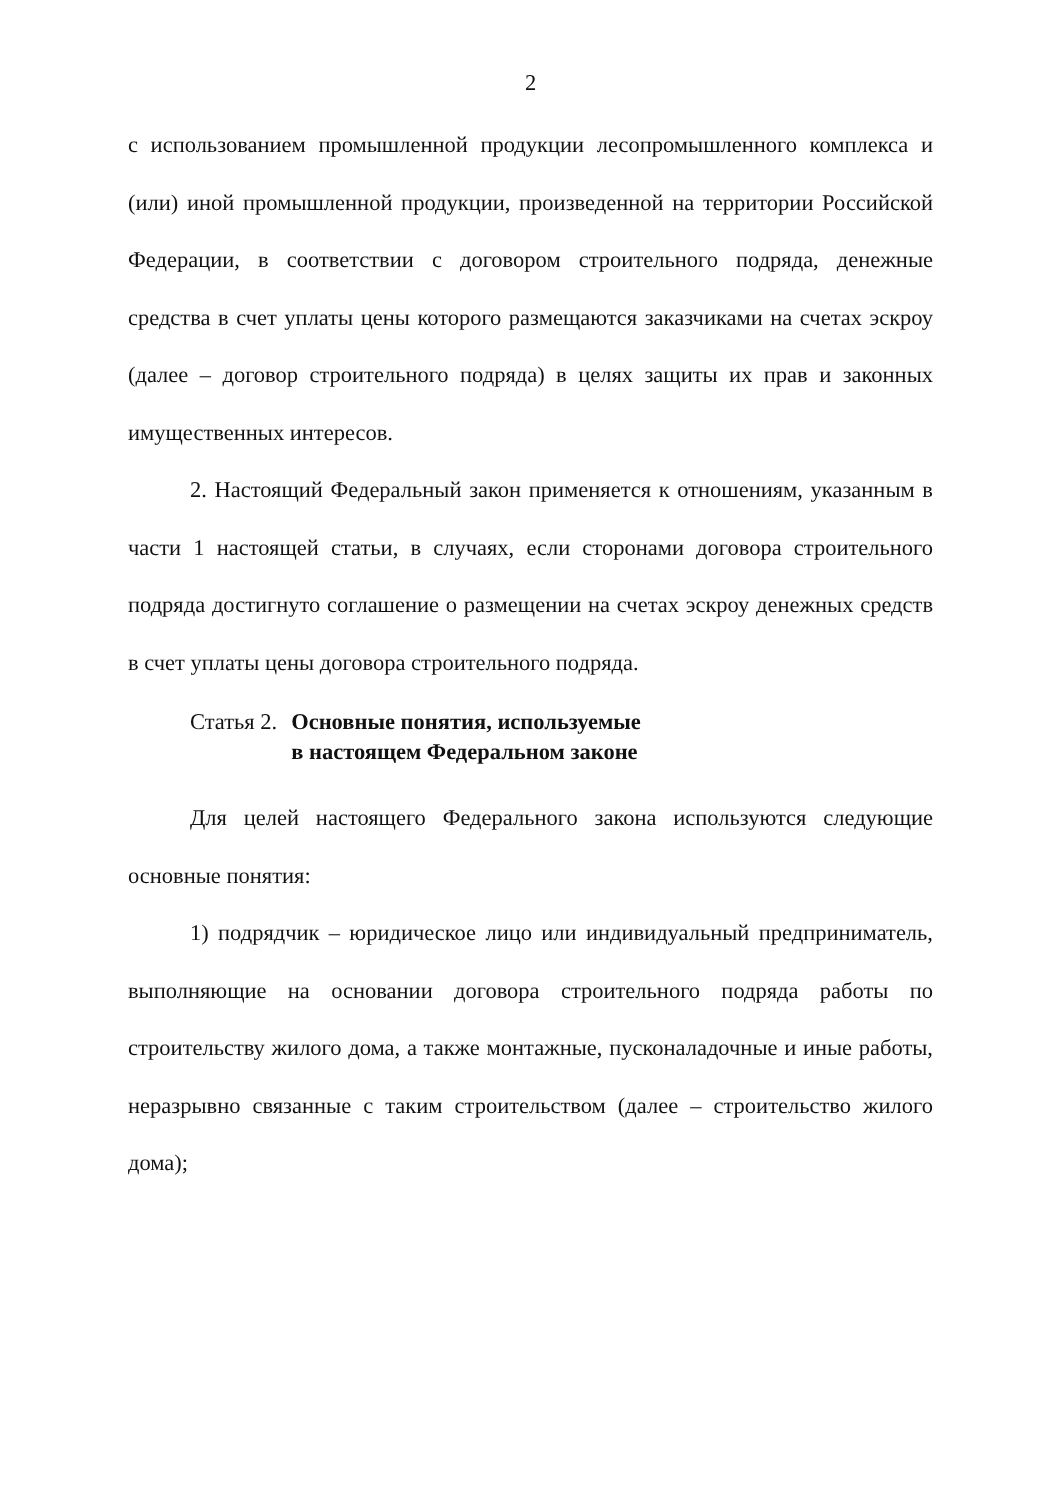2
с использованием промышленной продукции лесопромышленного комплекса и (или) иной промышленной продукции, произведенной на территории Российской Федерации, в соответствии с договором строительного подряда, денежные средства в счет уплаты цены которого размещаются заказчиками на счетах эскроу (далее – договор строительного подряда) в целях защиты их прав и законных имущественных интересов.
2. Настоящий Федеральный закон применяется к отношениям, указанным в части 1 настоящей статьи, в случаях, если сторонами договора строительного подряда достигнуто соглашение о размещении на счетах эскроу денежных средств в счет уплаты цены договора строительного подряда.
Статья 2. Основные понятия, используемые
в настоящем Федеральном законе
Для целей настоящего Федерального закона используются следующие основные понятия:
1) подрядчик – юридическое лицо или индивидуальный предприниматель, выполняющие на основании договора строительного подряда работы по строительству жилого дома, а также монтажные, пусконаладочные и иные работы, неразрывно связанные с таким строительством (далее – строительство жилого дома);